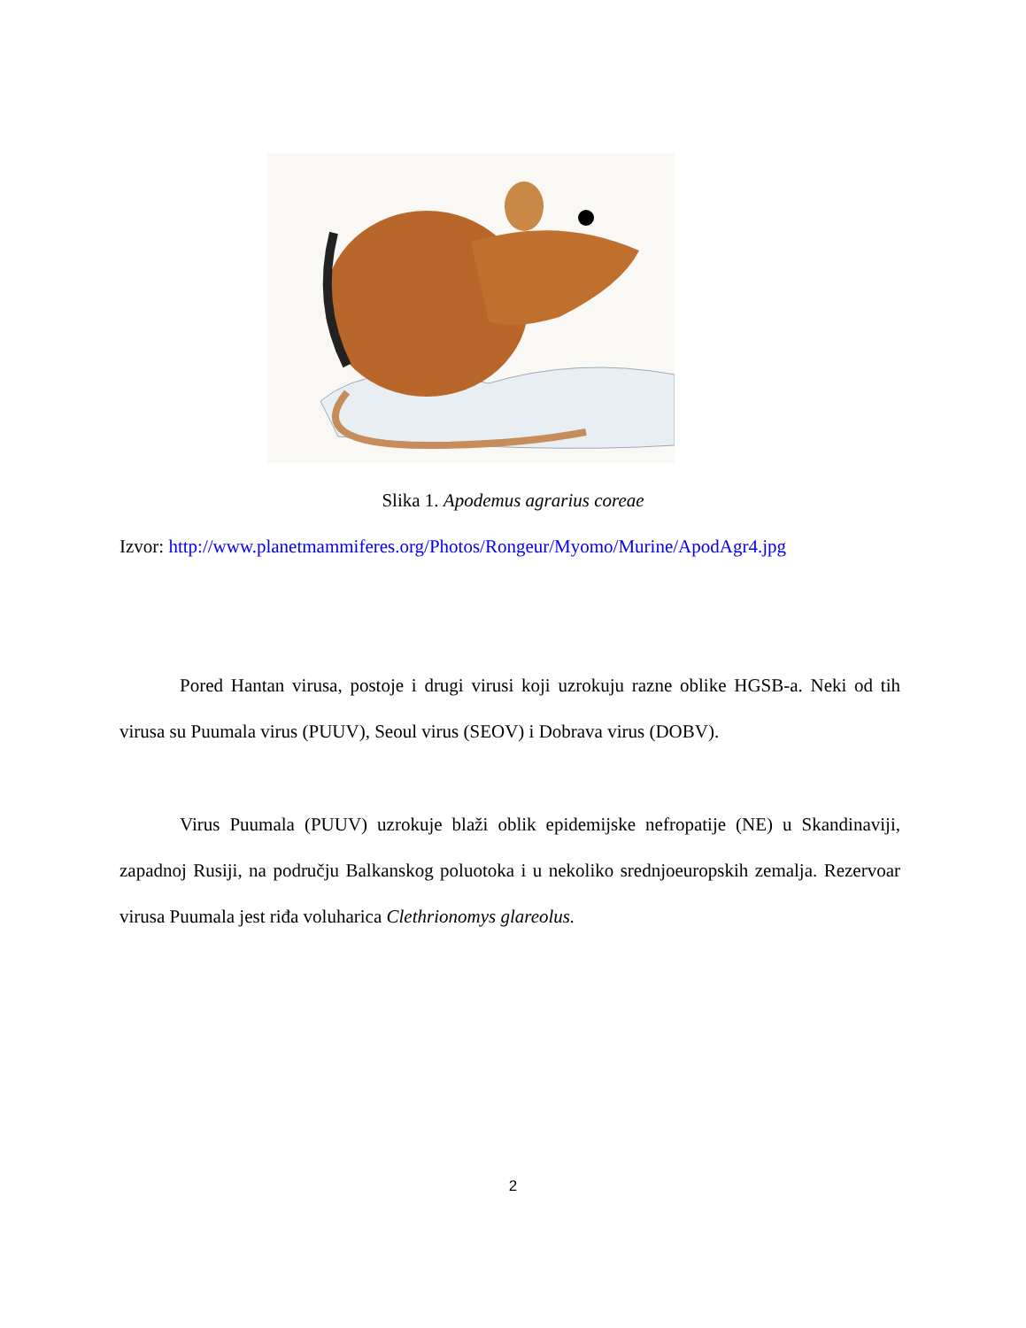Slika 1. Apodemus agrarius coreae
Izvor: http://www.planetmammiferes.org/Photos/Rongeur/Myomo/Murine/ApodAgr4.jpg
Pored Hantan virusa, postoje i drugi virusi koji uzrokuju razne oblike HGSB-a. Neki od tih virusa su Puumala virus (PUUV), Seoul virus (SEOV) i Dobrava virus (DOBV).
Virus Puumala (PUUV) uzrokuje blaži oblik epidemijske nefropatije (NE) u Skandinaviji, zapadnoj Rusiji, na području Balkanskog poluotoka i u nekoliko srednjoeuropskih zemalja. Rezervoar virusa Puumala jest riđa voluharica Clethrionomys glareolus.
2